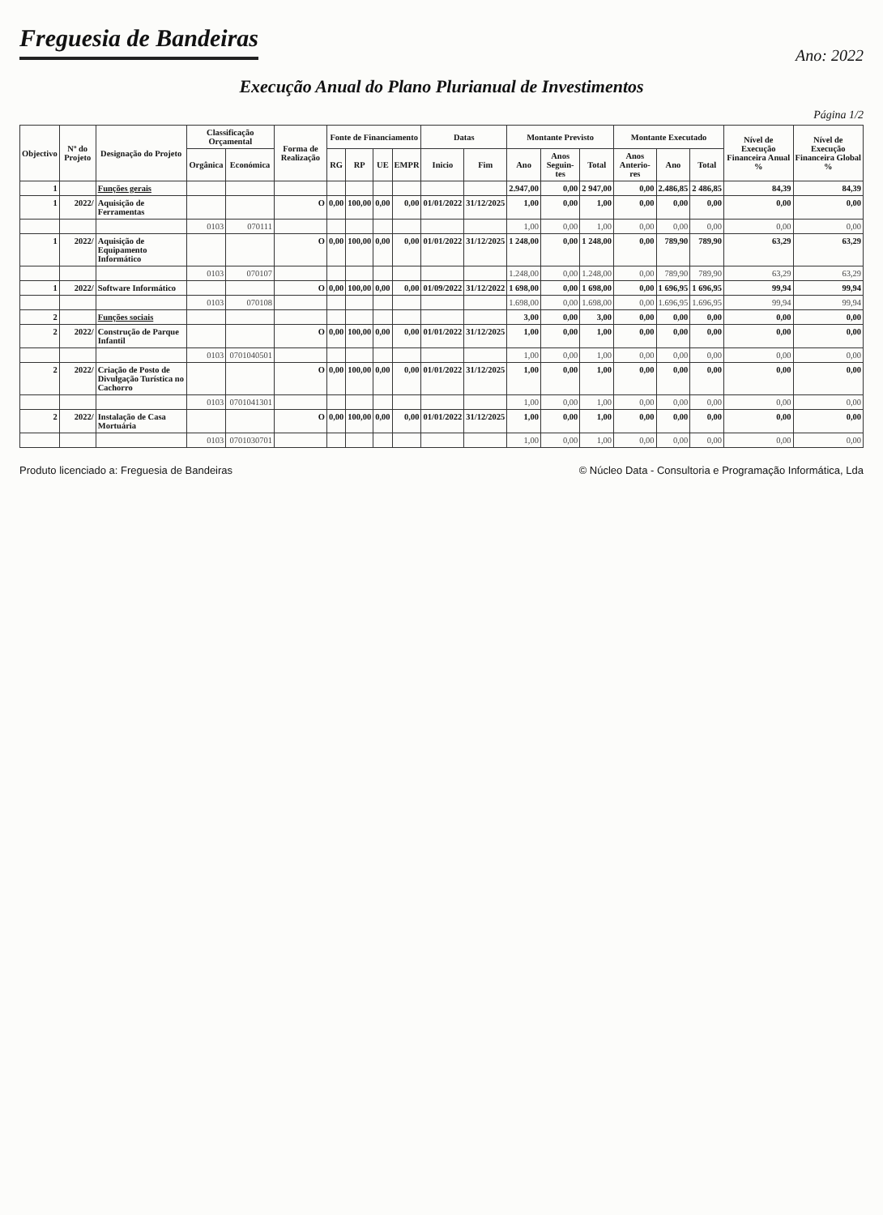Freguesia de Bandeiras
Ano: 2022
Execução Anual do Plano Plurianual de Investimentos
Página 1/2
| Objectivo | Nº do Projeto | Designação do Projeto | Classificação Orçamental | | Forma de Realização | Fonte de Financiamento | | | | Datas | | Montante Previsto | | | Montante Executado | | | Nível de Execução Financeira Anual % | Nível de Execução Financeira Global % |
| --- | --- | --- | --- | --- | --- | --- | --- | --- | --- | --- | --- | --- | --- | --- | --- | --- | --- | --- | --- |
| | | | Orgânica | Económica | | RG | RP | UE | EMPR | Inicio | Fim | Ano | Anos Seguin-tes | Total | Anos Anterio-res | Ano | Total | | |
| 1 | | Funções gerais | | | | | | | | | | 2.947,00 | 0,00 | 2 947,00 | 0,00 | 2.486,85 | 2 486,85 | 84,39 | 84,39 |
| 1 | 2022/ | Aquisição de Ferramentas | | | O | 0,00 | 100,00 | 0,00 | 0,00 | 01/01/2022 | 31/12/2025 | 1,00 | 0,00 | 1,00 | 0,00 | 0,00 | 0,00 | 0,00 | 0,00 |
| | | | 0103 | 070111 | | | | | | | | 1,00 | 0,00 | 1,00 | 0,00 | 0,00 | 0,00 | 0,00 | 0,00 |
| 1 | 2022/ | Aquisição de Equipamento Informático | | | O | 0,00 | 100,00 | 0,00 | 0,00 | 01/01/2022 | 31/12/2025 | 1 248,00 | 0,00 | 1 248,00 | 0,00 | 789,90 | 789,90 | 63,29 | 63,29 |
| | | | 0103 | 070107 | | | | | | | | 1.248,00 | 0,00 | 1.248,00 | 0,00 | 789,90 | 789,90 | 63,29 | 63,29 |
| 1 | 2022/ | Software Informático | | | O | 0,00 | 100,00 | 0,00 | 0,00 | 01/09/2022 | 31/12/2022 | 1 698,00 | 0,00 | 1 698,00 | 0,00 | 1 696,95 | 1 696,95 | 99,94 | 99,94 |
| | | | 0103 | 070108 | | | | | | | | 1.698,00 | 0,00 | 1.698,00 | 0,00 | 1.696,95 | 1.696,95 | 99,94 | 99,94 |
| 2 | | Funções sociais | | | | | | | | | | 3,00 | 0,00 | 3,00 | 0,00 | 0,00 | 0,00 | 0,00 | 0,00 |
| 2 | 2022/ | Construção de Parque Infantil | | | O | 0,00 | 100,00 | 0,00 | 0,00 | 01/01/2022 | 31/12/2025 | 1,00 | 0,00 | 1,00 | 0,00 | 0,00 | 0,00 | 0,00 | 0,00 |
| | | | 0103 | 0701040501 | | | | | | | | 1,00 | 0,00 | 1,00 | 0,00 | 0,00 | 0,00 | 0,00 | 0,00 |
| 2 | 2022/ | Criação de Posto de Divulgação Turística no Cachorro | | | O | 0,00 | 100,00 | 0,00 | 0,00 | 01/01/2022 | 31/12/2025 | 1,00 | 0,00 | 1,00 | 0,00 | 0,00 | 0,00 | 0,00 | 0,00 |
| | | | 0103 | 0701041301 | | | | | | | | 1,00 | 0,00 | 1,00 | 0,00 | 0,00 | 0,00 | 0,00 | 0,00 |
| 2 | 2022/ | Instalação de Casa Mortuária | | | O | 0,00 | 100,00 | 0,00 | 0,00 | 01/01/2022 | 31/12/2025 | 1,00 | 0,00 | 1,00 | 0,00 | 0,00 | 0,00 | 0,00 | 0,00 |
| | | | 0103 | 0701030701 | | | | | | | | 1,00 | 0,00 | 1,00 | 0,00 | 0,00 | 0,00 | 0,00 | 0,00 |
Produto licenciado a: Freguesia de Bandeiras © Núcleo Data - Consultoria e Programação Informática, Lda